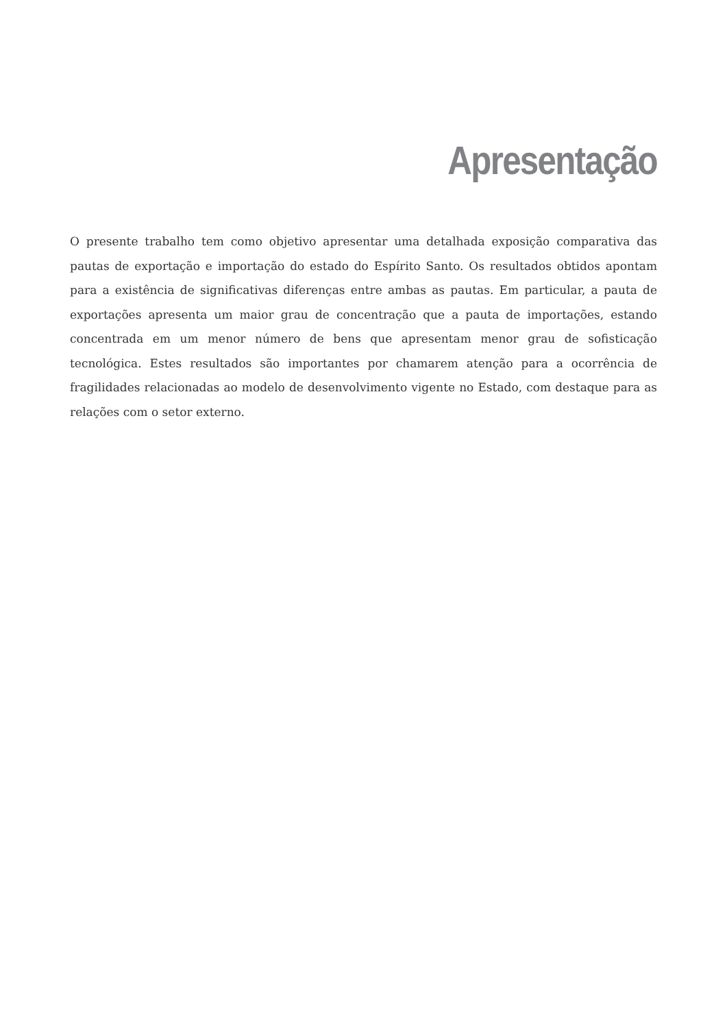Apresentação
O presente trabalho tem como objetivo apresentar uma detalhada exposição comparativa das pautas de exportação e importação do estado do Espírito Santo. Os resultados obtidos apontam para a existência de significativas diferenças entre ambas as pautas. Em particular, a pauta de exportações apresenta um maior grau de concentração que a pauta de importações, estando concentrada em um menor número de bens que apresentam menor grau de sofisticação tecnológica. Estes resultados são importantes por chamarem atenção para a ocorrência de fragilidades relacionadas ao modelo de desenvolvimento vigente no Estado, com destaque para as relações com o setor externo.